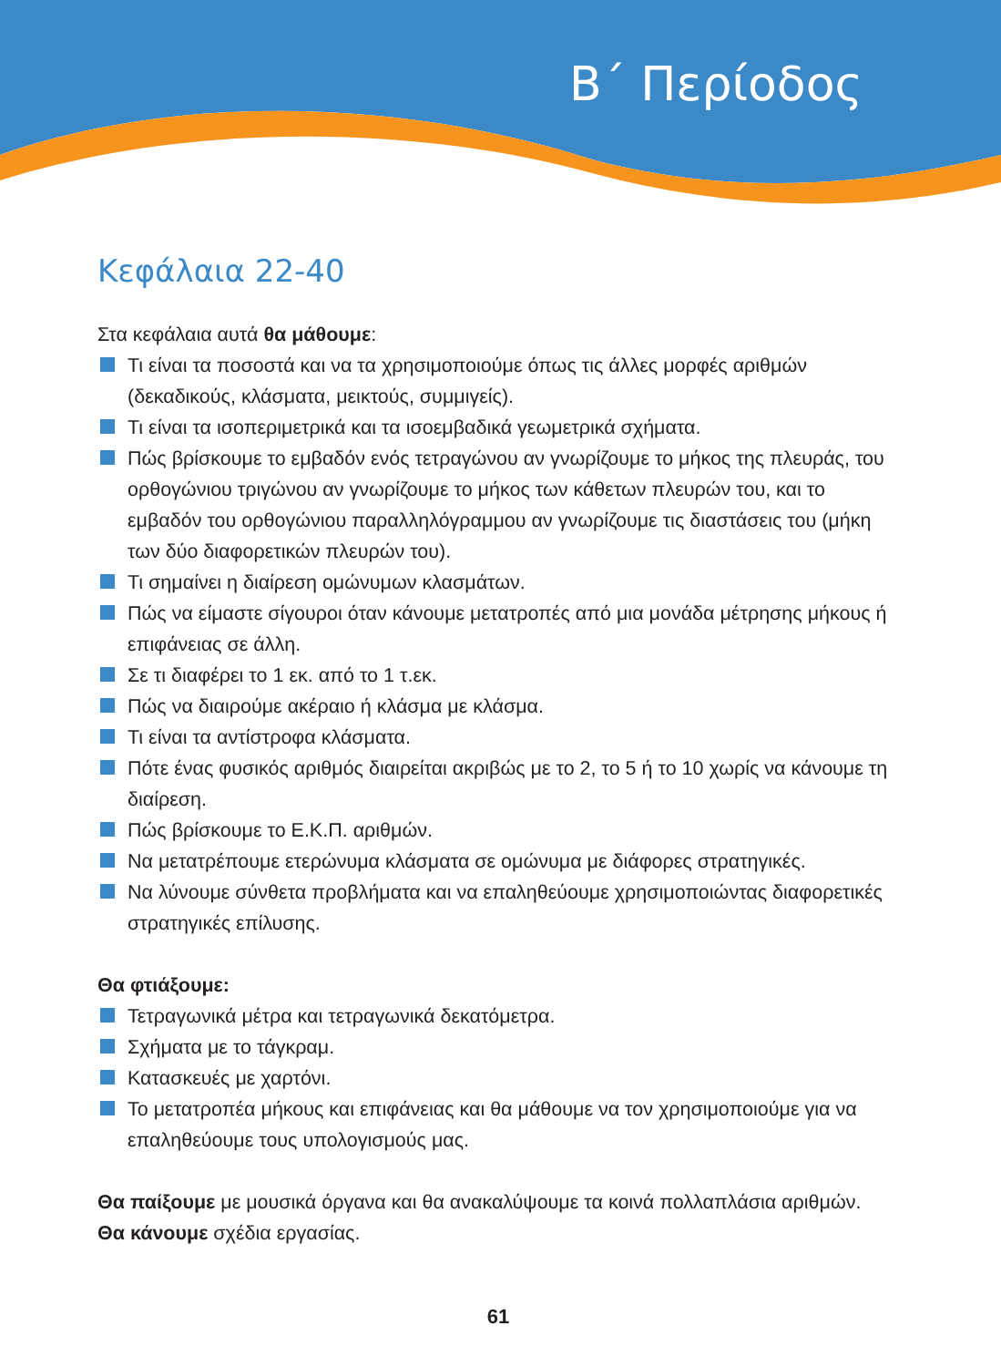Β΄ Περίοδος
Κεφάλαια 22-40
Στα κεφάλαια αυτά θα μάθουμε:
Τι είναι τα ποσοστά και να τα χρησιμοποιούμε όπως τις άλλες μορφές αριθμών (δεκαδικούς, κλάσματα, μεικτούς, συμμιγείς).
Τι είναι τα ισοπεριμετρικά και τα ισοεμβαδικά γεωμετρικά σχήματα.
Πώς βρίσκουμε το εμβαδόν ενός τετραγώνου αν γνωρίζουμε το μήκος της πλευράς, του ορθογώνιου τριγώνου αν γνωρίζουμε το μήκος των κάθετων πλευρών του, και το εμβαδόν του ορθογώνιου παραλληλόγραμμου αν γνωρίζουμε τις διαστάσεις του (μήκη των δύο διαφορετικών πλευρών του).
Τι σημαίνει η διαίρεση ομώνυμων κλασμάτων.
Πώς να είμαστε σίγουροι όταν κάνουμε μετατροπές από μια μονάδα μέτρησης μήκους ή επιφάνειας σε άλλη.
Σε τι διαφέρει το 1 εκ. από το 1 τ.εκ.
Πώς να διαιρούμε ακέραιο ή κλάσμα με κλάσμα.
Τι είναι τα αντίστροφα κλάσματα.
Πότε ένας φυσικός αριθμός διαιρείται ακριβώς με το 2, το 5 ή το 10 χωρίς να κάνουμε τη διαίρεση.
Πώς βρίσκουμε το Ε.Κ.Π. αριθμών.
Να μετατρέπουμε ετερώνυμα κλάσματα σε ομώνυμα με διάφορες στρατηγικές.
Να λύνουμε σύνθετα προβλήματα και να επαληθεύουμε χρησιμοποιώντας διαφορετικές στρατηγικές επίλυσης.
Θα φτιάξουμε:
Τετραγωνικά μέτρα και τετραγωνικά δεκατόμετρα.
Σχήματα με το τάγκραμ.
Κατασκευές με χαρτόνι.
Το μετατροπέα μήκους και επιφάνειας και θα μάθουμε να τον χρησιμοποιούμε για να επαληθεύουμε τους υπολογισμούς μας.
Θα παίξουμε με μουσικά όργανα και θα ανακαλύψουμε τα κοινά πολλαπλάσια αριθμών.
Θα κάνουμε σχέδια εργασίας.
61